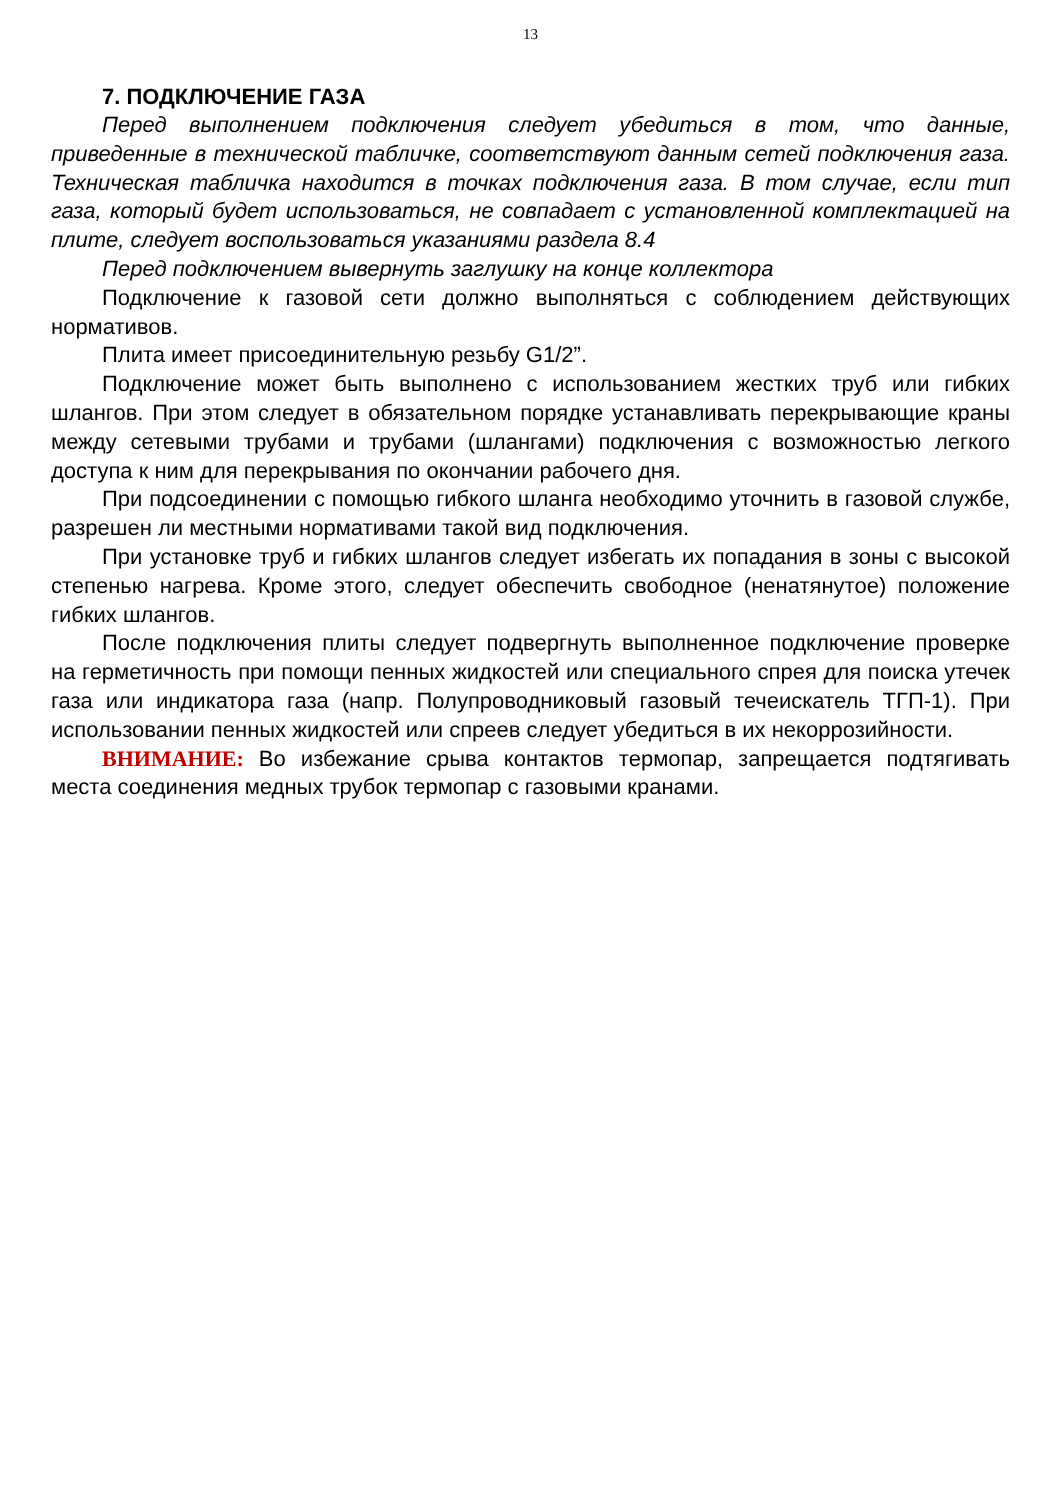13
7. ПОДКЛЮЧЕНИЕ ГАЗА
Перед выполнением подключения следует убедиться в том, что данные, приведенные в технической табличке, соответствуют данным сетей подключения газа. Техническая табличка находится в точках подключения газа. В том случае, если тип газа, который будет использоваться, не совпадает с установленной комплектацией на плите, следует воспользоваться указаниями раздела 8.4
Перед подключением вывернуть заглушку на конце коллектора
Подключение к газовой сети должно выполняться с соблюдением действующих нормативов.
Плита имеет присоединительную резьбу G1/2”.
Подключение может быть выполнено с использованием жестких труб или гибких шлангов. При этом следует в обязательном порядке устанавливать перекрывающие краны между сетевыми трубами и трубами (шлангами) подключения с возможностью легкого доступа к ним для перекрывания по окончании рабочего дня.
При подсоединении с помощью гибкого шланга необходимо уточнить в газовой службе, разрешен ли местными нормативами такой вид подключения.
При установке труб и гибких шлангов следует избегать их попадания в зоны с высокой степенью нагрева. Кроме этого, следует обеспечить свободное (ненатянутое) положение гибких шлангов.
После подключения плиты следует подвергнуть выполненное подключение проверке на герметичность при помощи пенных жидкостей или специального спрея для поиска утечек газа или индикатора газа (напр. Полупроводниковый газовый течеискатель ТГП-1). При использовании пенных жидкостей или спреев следует убедиться в их некоррозийности.
ВНИМАНИЕ: Во избежание срыва контактов термопар, запрещается подтягивать места соединения медных трубок термопар с газовыми кранами.